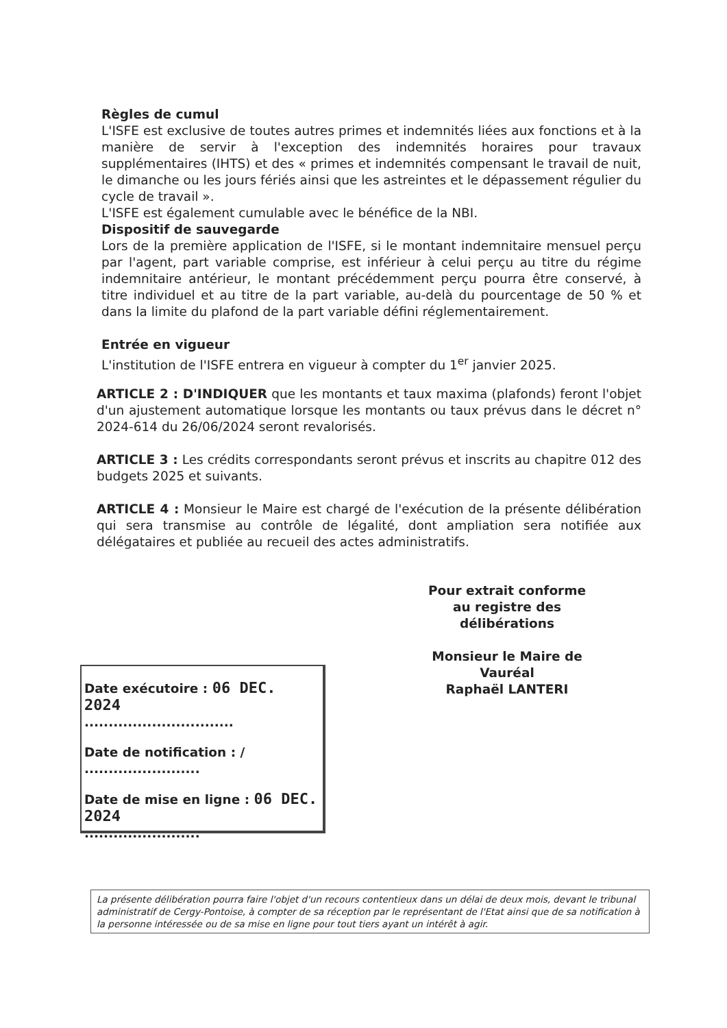Règles de cumul
L'ISFE est exclusive de toutes autres primes et indemnités liées aux fonctions et à la manière de servir à l'exception des indemnités horaires pour travaux supplémentaires (IHTS) et des « primes et indemnités compensant le travail de nuit, le dimanche ou les jours fériés ainsi que les astreintes et le dépassement régulier du cycle de travail ».
L'ISFE est également cumulable avec le bénéfice de la NBI.
Dispositif de sauvegarde
Lors de la première application de l'ISFE, si le montant indemnitaire mensuel perçu par l'agent, part variable comprise, est inférieur à celui perçu au titre du régime indemnitaire antérieur, le montant précédemment perçu pourra être conservé, à titre individuel et au titre de la part variable, au-delà du pourcentage de 50 % et dans la limite du plafond de la part variable défini réglementairement.
Entrée en vigueur
L'institution de l'ISFE entrera en vigueur à compter du 1<sup>er</sup> janvier 2025.
ARTICLE 2 : D'INDIQUER que les montants et taux maxima (plafonds) feront l'objet d'un ajustement automatique lorsque les montants ou taux prévus dans le décret n° 2024-614 du 26/06/2024 seront revalorisés.
ARTICLE 3 : Les crédits correspondants seront prévus et inscrits au chapitre 012 des budgets 2025 et suivants.
ARTICLE 4 : Monsieur le Maire est chargé de l'exécution de la présente délibération qui sera transmise au contrôle de légalité, dont ampliation sera notifiée aux délégataires et publiée au recueil des actes administratifs.
Pour extrait conforme
au registre des délibérations
Monsieur le Maire de Vauréal
Raphaël LANTERI
Date exécutoire : 06 DEC. 2024
...............................
Date de notification : /
........................
Date de mise en ligne : 06 DEC. 2024
........................
La présente délibération pourra faire l'objet d'un recours contentieux dans un délai de deux mois, devant le tribunal administratif de Cergy-Pontoise, à compter de sa réception par le représentant de l'Etat ainsi que de sa notification à la personne intéressée ou de sa mise en ligne pour tout tiers ayant un intérêt à agir.